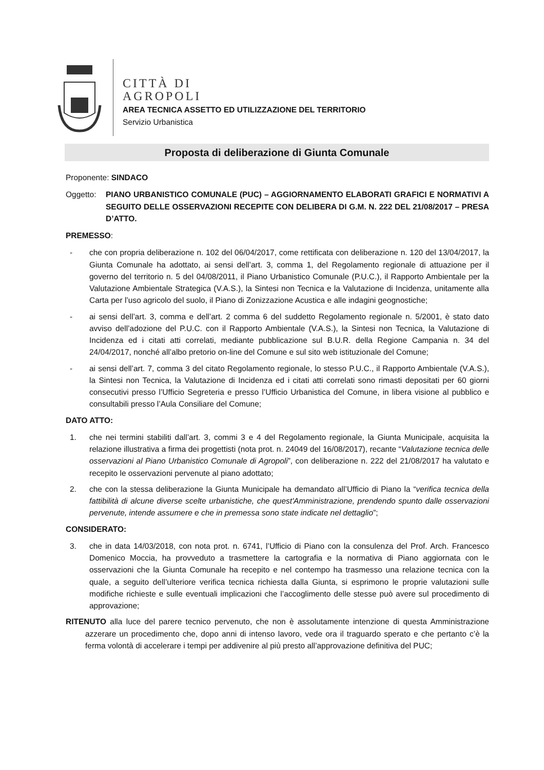CITTÀ DI
AGROPOLI
AREA TECNICA ASSETTO ED UTILIZZAZIONE DEL TERRITORIO
Servizio Urbanistica
Proposta di deliberazione di Giunta Comunale
Proponente: SINDACO
Oggetto: PIANO URBANISTICO COMUNALE (PUC) – AGGIORNAMENTO ELABORATI GRAFICI E NORMATIVI A SEGUITO DELLE OSSERVAZIONI RECEPITE CON DELIBERA DI G.M. N. 222 DEL 21/08/2017 – PRESA D’ATTO.
PREMESSO:
- che con propria deliberazione n. 102 del 06/04/2017, come rettificata con deliberazione n. 120 del 13/04/2017, la Giunta Comunale ha adottato, ai sensi dell’art. 3, comma 1, del Regolamento regionale di attuazione per il governo del territorio n. 5 del 04/08/2011, il Piano Urbanistico Comunale (P.U.C.), il Rapporto Ambientale per la Valutazione Ambientale Strategica (V.A.S.), la Sintesi non Tecnica e la Valutazione di Incidenza, unitamente alla Carta per l’uso agricolo del suolo, il Piano di Zonizzazione Acustica e alle indagini geognostiche;
- ai sensi dell’art. 3, comma e dell’art. 2 comma 6 del suddetto Regolamento regionale n. 5/2001, è stato dato avviso dell’adozione del P.U.C. con il Rapporto Ambientale (V.A.S.), la Sintesi non Tecnica, la Valutazione di Incidenza ed i citati atti correlati, mediante pubblicazione sul B.U.R. della Regione Campania n. 34 del 24/04/2017, nonché all’albo pretorio on-line del Comune e sul sito web istituzionale del Comune;
- ai sensi dell’art. 7, comma 3 del citato Regolamento regionale, lo stesso P.U.C., il Rapporto Ambientale (V.A.S.), la Sintesi non Tecnica, la Valutazione di Incidenza ed i citati atti correlati sono rimasti depositati per 60 giorni consecutivi presso l’Ufficio Segreteria e presso l’Ufficio Urbanistica del Comune, in libera visione al pubblico e consultabili presso l’Aula Consiliare del Comune;
DATO ATTO:
1. che nei termini stabiliti dall’art. 3, commi 3 e 4 del Regolamento regionale, la Giunta Municipale, acquisita la relazione illustrativa a firma dei progettisti (nota prot. n. 24049 del 16/08/2017), recante “Valutazione tecnica delle osservazioni al Piano Urbanistico Comunale di Agropoli”, con deliberazione n. 222 del 21/08/2017 ha valutato e recepito le osservazioni pervenute al piano adottato;
2. che con la stessa deliberazione la Giunta Municipale ha demandato all’Ufficio di Piano la “verifica tecnica della fattibilità di alcune diverse scelte urbanistiche, che quest'Amministrazione, prendendo spunto dalle osservazioni pervenute, intende assumere e che in premessa sono state indicate nel dettaglio”;
CONSIDERATO:
3. che in data 14/03/2018, con nota prot. n. 6741, l’Ufficio di Piano con la consulenza del Prof. Arch. Francesco Domenico Moccia, ha provveduto a trasmettere la cartografia e la normativa di Piano aggiornata con le osservazioni che la Giunta Comunale ha recepito e nel contempo ha trasmesso una relazione tecnica con la quale, a seguito dell’ulteriore verifica tecnica richiesta dalla Giunta, si esprimono le proprie valutazioni sulle modifiche richieste e sulle eventuali implicazioni che l’accoglimento delle stesse può avere sul procedimento di approvazione;
RITENUTO alla luce del parere tecnico pervenuto, che non è assolutamente intenzione di questa Amministrazione azzerare un procedimento che, dopo anni di intenso lavoro, vede ora il traguardo sperato e che pertanto c’è la ferma volontà di accelerare i tempi per addivenire al più presto all’approvazione definitiva del PUC;